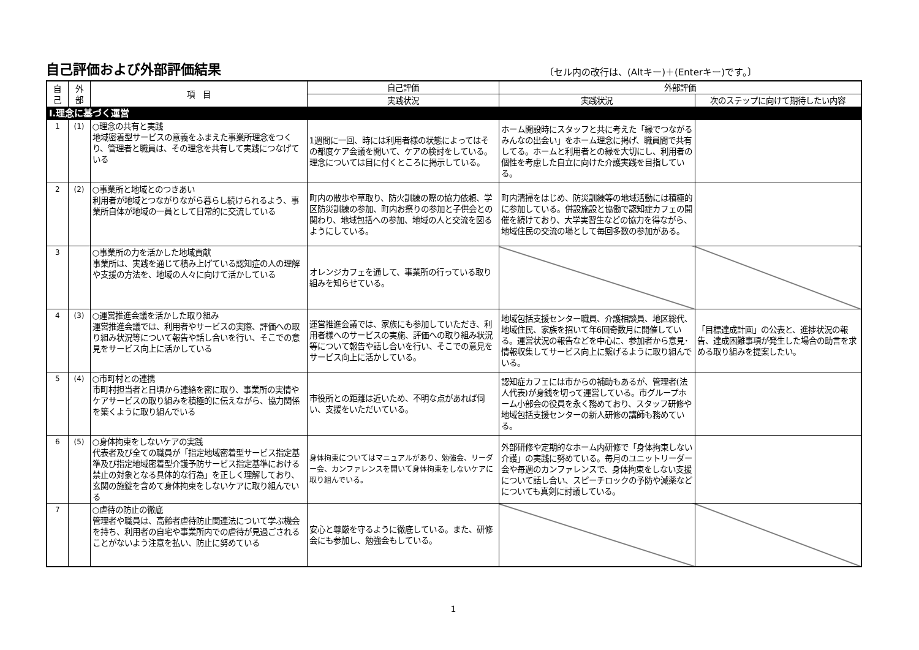自己評価および外部評価結果
〔セル内の改行は、(Altキー)＋(Enterキー)です。〕
| 自 己 | 外 部 | 項 目 | 自己評価 | 外部評価 | |
| --- | --- | --- | --- | --- | --- |
| | | | 実践状況 | 実践状況 | 次のステップに向けて期待したい内容 |
| Ⅰ.理念に基づく運営 | | | | | |
| 1 | (1) | ○理念の共有と実践 地域密着型サービスの意義をふまえた事業所理念をつくり、管理者と職員は、その理念を共有して実践につなげている | 1週間に一回、時には利用者様の状態によってはその都度ケア会議を開いて、ケアの検討をしている。理念については目に付くところに掲示している。 | ホーム開設時にスタッフと共に考えた「縁でつながるみんなの出会い」をホーム理念に掲げ、職員間で共有してる。ホームと利用者との縁を大切にし、利用者の個性を考慮した自立に向けた介護実践を目指している。 | |
| 2 | (2) | ○事業所と地域とのつきあい 利用者が地域とつながりながら暮らし続けられるよう、事業所自体が地域の一員として日常的に交流している | 町内の散歩や草取り、防火訓練の際の協力依頼、学区防災訓練の参加、町内お祭りの参加と子供会との関わり、地域包括への参加、地域の人と交流を図るようにしている。 | 町内清掃をはじめ、防災訓練等の地域活動には積極的に参加している。併設施設と協働で認知症カフェの開催を続けており、大学実習生などの協力を得ながら、地域住民の交流の場として毎回多数の参加がある。 | |
| 3 | | ○事業所の力を活かした地域貢献 事業所は、実践を通じて積み上げている認知症の人の理解や支援の方法を、地域の人々に向けて活かしている | オレンジカフェを通して、事業所の行っている取り組みを知らせている。 | | |
| 4 | (3) | ○運営推進会議を活かした取り組み 運営推進会議では、利用者やサービスの実際、評価への取り組み状況等について報告や話し合いを行い、そこでの意見をサービス向上に活かしている | 運営推進会議では、家族にも参加していただき、利用者様へのサービスの実施、評価への取り組み状況等について報告や話し合いを行い、そこでの意見をサービス向上に活かしている。 | 地域包括支援センター職員、介護相談員、地区総代、地域住民、家族を招いて年6回奇数月に開催している。運営状況の報告などを中心に、参加者から意見･情報収集してサービス向上に繋げるように取り組んでいる。 | 「目標達成計画」の公表と、進捗状況の報告、達成困難事項が発生した場合の助言を求める取り組みを提案したい。 |
| 5 | (4) | ○市町村との連携 市町村担当者と日頃から連絡を密に取り、事業所の実情やケアサービスの取り組みを積極的に伝えながら、協力関係を築くように取り組んでいる | 市役所との距離は近いため、不明な点があれば伺い、支援をいただいている。 | 認知症カフェには市からの補助もあるが、管理者(法人代表)が身銭を切って運営している。市グループホーム小部会の役員を永く務めており、スタッフ研修や地域包括支援センターの新人研修の講師も務めている。 | |
| 6 | (5) | ○身体拘束をしないケアの実践 代表者及び全ての職員が「指定地域密着型サービス指定基準及び指定地域密着型介護予防サービス指定基準における禁止の対象となる具体的な行為」を正しく理解しており、玄関の施錠を含めて身体拘束をしないケアに取り組んでいる | 身体拘束についてはマニュアルがあり、勉強会、リーダー会、カンファレンスを開いて身体拘束をしないケアに取り組んでいる。 | 外部研修や定期的なホーム内研修で「身体拘束しない介護」の実践に努めている。毎月のユニットリーダー会や毎週のカンファレンスで、身体拘束をしない支援について話し合い、スピーチロックの予防や減薬などについても真剣に討議している。 | |
| 7 | | ○虐待の防止の徹底 管理者や職員は、高齢者虐待防止関連法について学ぶ機会を持ち、利用者の自宅や事業所内での虐待が見過ごされることがないよう注意を払い、防止に努めている | 安心と尊厳を守るように徹底している。また、研修会にも参加し、勉強会もしている。 | | |
1